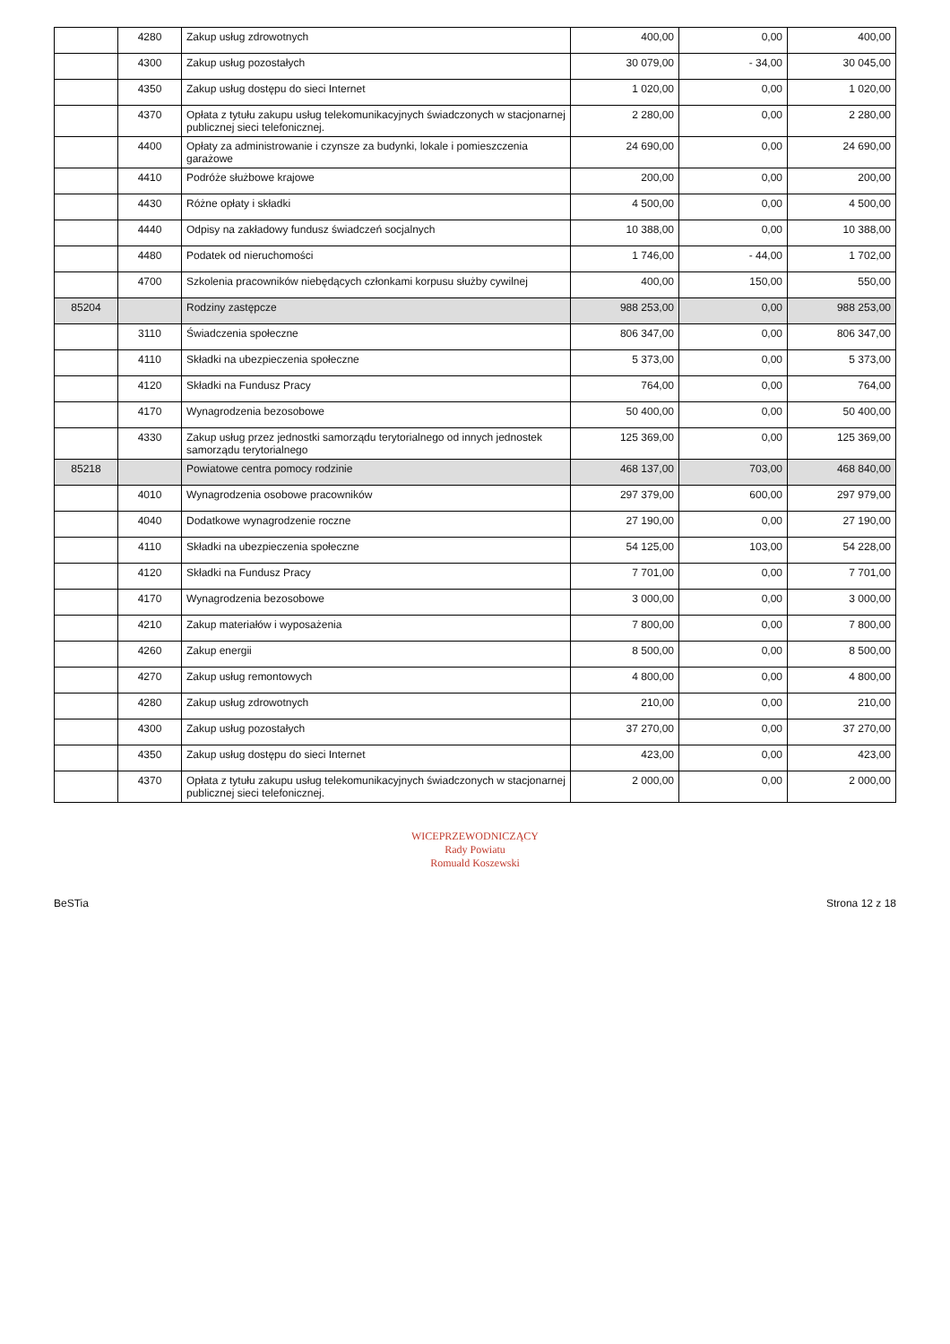| | 4280 | Zakup usług zdrowotnych | 400,00 | 0,00 | 400,00 |
| | 4300 | Zakup usług pozostałych | 30 079,00 | - 34,00 | 30 045,00 |
| | 4350 | Zakup usług dostępu do sieci Internet | 1 020,00 | 0,00 | 1 020,00 |
| | 4370 | Opłata z tytułu zakupu usług telekomunikacyjnych świadczonych w stacjonarnej publicznej sieci telefonicznej. | 2 280,00 | 0,00 | 2 280,00 |
| | 4400 | Opłaty za administrowanie i czynsze za budynki, lokale i pomieszczenia garażowe | 24 690,00 | 0,00 | 24 690,00 |
| | 4410 | Podróże służbowe krajowe | 200,00 | 0,00 | 200,00 |
| | 4430 | Różne opłaty i składki | 4 500,00 | 0,00 | 4 500,00 |
| | 4440 | Odpisy na zakładowy fundusz świadczeń socjalnych | 10 388,00 | 0,00 | 10 388,00 |
| | 4480 | Podatek od nieruchomości | 1 746,00 | - 44,00 | 1 702,00 |
| | 4700 | Szkolenia pracowników niebędących członkami korpusu służby cywilnej | 400,00 | 150,00 | 550,00 |
| 85204 | | Rodziny zastępcze | 988 253,00 | 0,00 | 988 253,00 |
| | 3110 | Świadczenia społeczne | 806 347,00 | 0,00 | 806 347,00 |
| | 4110 | Składki na ubezpieczenia społeczne | 5 373,00 | 0,00 | 5 373,00 |
| | 4120 | Składki na Fundusz Pracy | 764,00 | 0,00 | 764,00 |
| | 4170 | Wynagrodzenia bezosobowe | 50 400,00 | 0,00 | 50 400,00 |
| | 4330 | Zakup usług przez jednostki samorządu terytorialnego od innych jednostek samorządu terytorialnego | 125 369,00 | 0,00 | 125 369,00 |
| 85218 | | Powiatowe centra pomocy rodzinie | 468 137,00 | 703,00 | 468 840,00 |
| | 4010 | Wynagrodzenia osobowe pracowników | 297 379,00 | 600,00 | 297 979,00 |
| | 4040 | Dodatkowe wynagrodzenie roczne | 27 190,00 | 0,00 | 27 190,00 |
| | 4110 | Składki na ubezpieczenia społeczne | 54 125,00 | 103,00 | 54 228,00 |
| | 4120 | Składki na Fundusz Pracy | 7 701,00 | 0,00 | 7 701,00 |
| | 4170 | Wynagrodzenia bezosobowe | 3 000,00 | 0,00 | 3 000,00 |
| | 4210 | Zakup materiałów i wyposażenia | 7 800,00 | 0,00 | 7 800,00 |
| | 4260 | Zakup energii | 8 500,00 | 0,00 | 8 500,00 |
| | 4270 | Zakup usług remontowych | 4 800,00 | 0,00 | 4 800,00 |
| | 4280 | Zakup usług zdrowotnych | 210,00 | 0,00 | 210,00 |
| | 4300 | Zakup usług pozostałych | 37 270,00 | 0,00 | 37 270,00 |
| | 4350 | Zakup usług dostępu do sieci Internet | 423,00 | 0,00 | 423,00 |
| | 4370 | Opłata z tytułu zakupu usług telekomunikacyjnych świadczonych w stacjonarnej publicznej sieci telefonicznej. | 2 000,00 | 0,00 | 2 000,00 |
WICEPRZEWODNICZĄCY
Rady Powiatu
Romuald Koszewski
BeSTia Strona 12 z 18